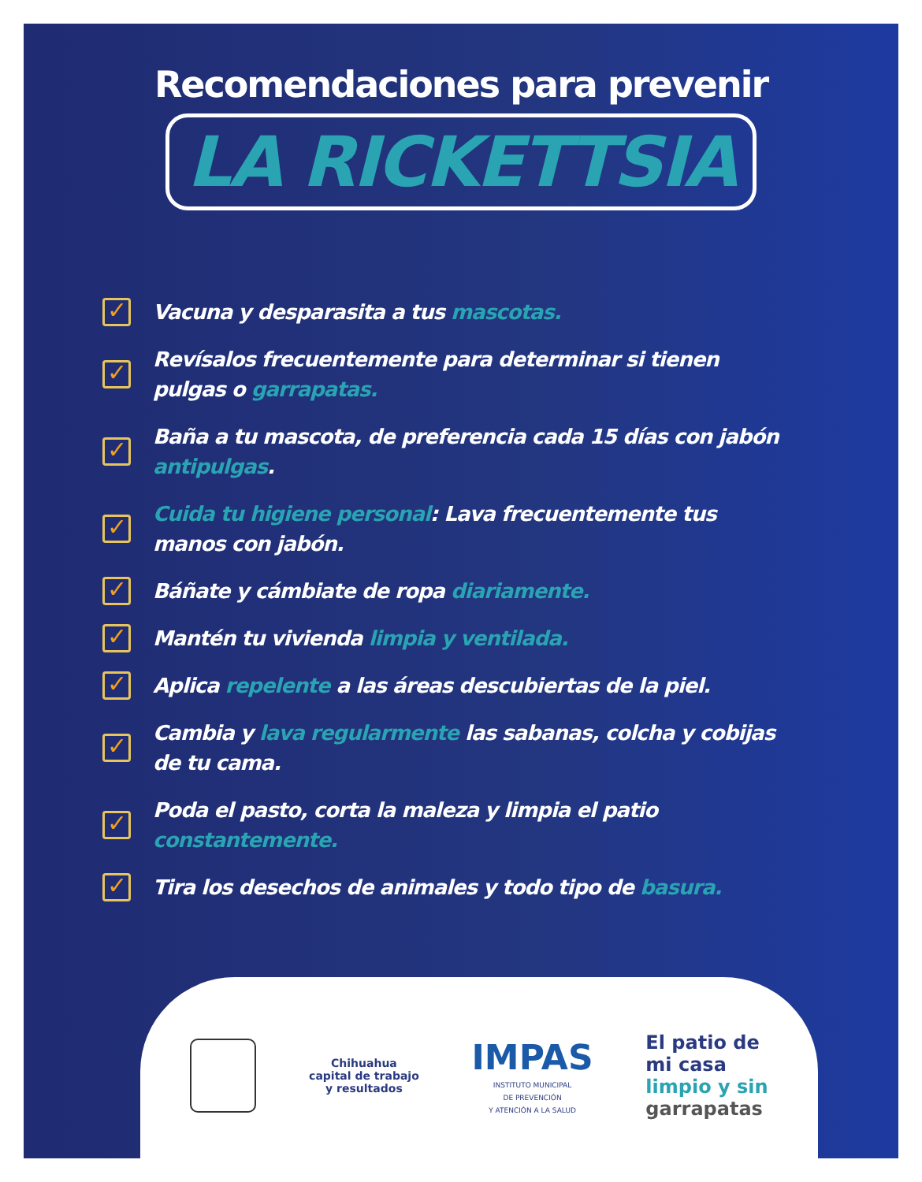Recomendaciones para prevenir
LA RICKETTSIA
✓ Vacuna y desparasita a tus mascotas.
✓ Revísalos frecuentemente para determinar si tienen pulgas o garrapatas.
✓ Baña a tu mascota, de preferencia cada 15 días con jabón antipulgas.
✓ Cuida tu higiene personal: Lava frecuentemente tus manos con jabón.
✓ Báñate y cámbiate de ropa diariamente.
✓ Mantén tu vivienda limpia y ventilada.
✓ Aplica repelente a las áreas descubiertas de la piel.
✓ Cambia y lava regularmente las sabanas, colcha y cobijas de tu cama.
✓ Poda el pasto, corta la maleza y limpia el patio constantemente.
✓ Tira los desechos de animales y todo tipo de basura.
Chihuahua
capital de trabajo
y resultados
IMPAS
INSTITUTO MUNICIPAL
DE PREVENCIÓN
Y ATENCIÓN A LA SALUD
El patio de
mi casa
limpio y sin
garrapatas